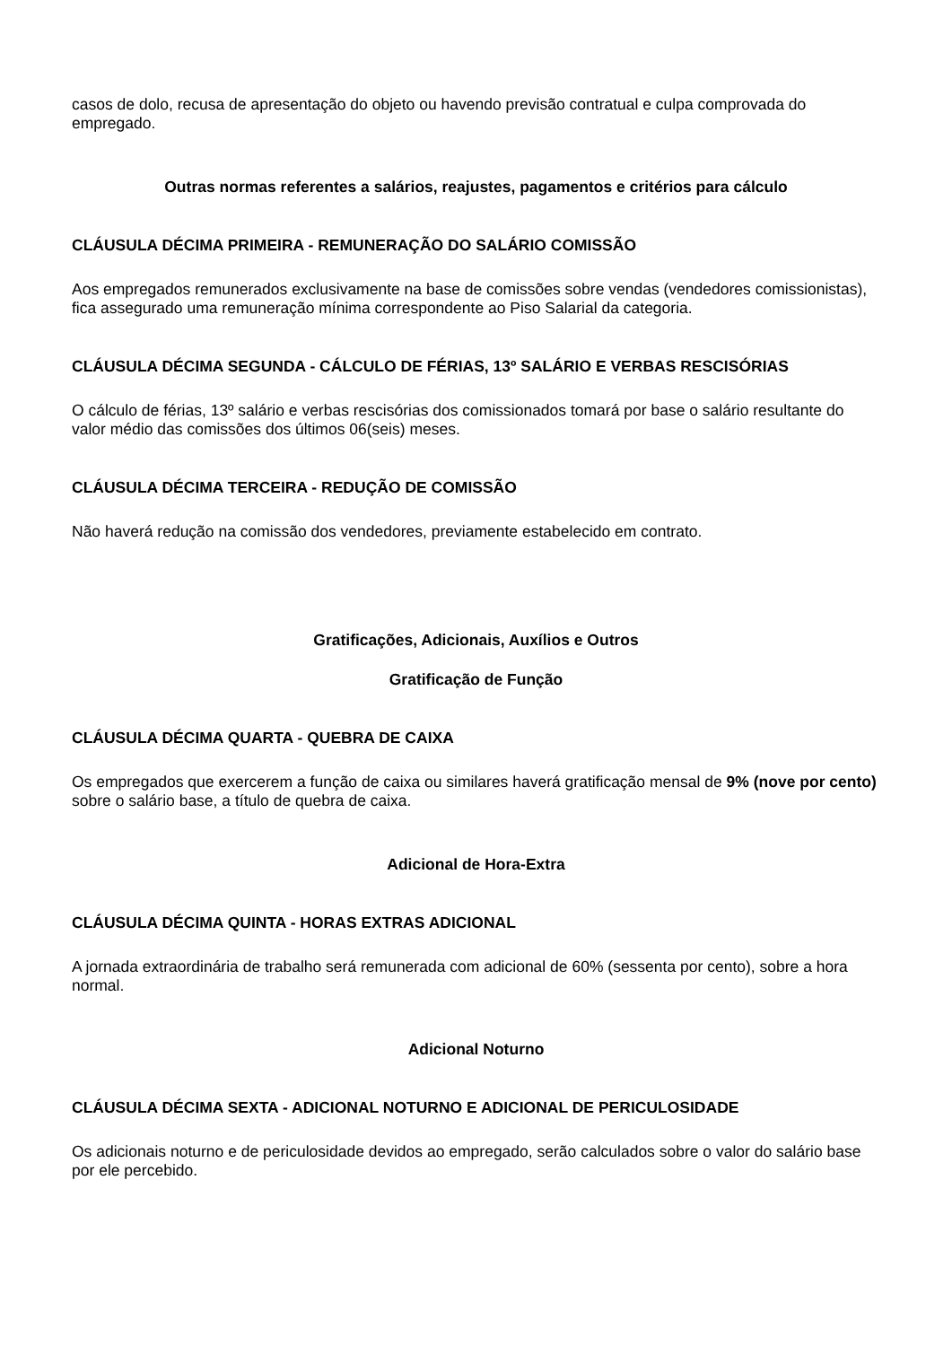casos de dolo, recusa de apresentação do objeto ou havendo previsão contratual e culpa comprovada do empregado.
Outras normas referentes a salários, reajustes, pagamentos e critérios para cálculo
CLÁUSULA DÉCIMA PRIMEIRA - REMUNERAÇÃO DO SALÁRIO COMISSÃO
Aos empregados remunerados exclusivamente na base de comissões sobre vendas (vendedores comissionistas), fica assegurado uma remuneração mínima correspondente ao Piso Salarial da categoria.
CLÁUSULA DÉCIMA SEGUNDA - CÁLCULO DE FÉRIAS, 13º SALÁRIO E VERBAS RESCISÓRIAS
O cálculo de férias, 13º salário e verbas rescisórias dos comissionados tomará por base o salário resultante do valor médio das comissões dos últimos 06(seis) meses.
CLÁUSULA DÉCIMA TERCEIRA - REDUÇÃO DE COMISSÃO
Não haverá redução na comissão dos vendedores, previamente estabelecido em contrato.
Gratificações, Adicionais, Auxílios e Outros
Gratificação de Função
CLÁUSULA DÉCIMA QUARTA - QUEBRA DE CAIXA
Os empregados que exercerem a função de caixa ou similares haverá gratificação mensal de 9% (nove por cento) sobre o salário base, a título de quebra de caixa.
Adicional de Hora-Extra
CLÁUSULA DÉCIMA QUINTA - HORAS EXTRAS ADICIONAL
A jornada extraordinária de trabalho será remunerada com adicional de 60% (sessenta por cento), sobre a hora normal.
Adicional Noturno
CLÁUSULA DÉCIMA SEXTA - ADICIONAL NOTURNO E ADICIONAL DE PERICULOSIDADE
Os adicionais noturno e de periculosidade devidos ao empregado, serão calculados sobre o valor do salário base por ele percebido.